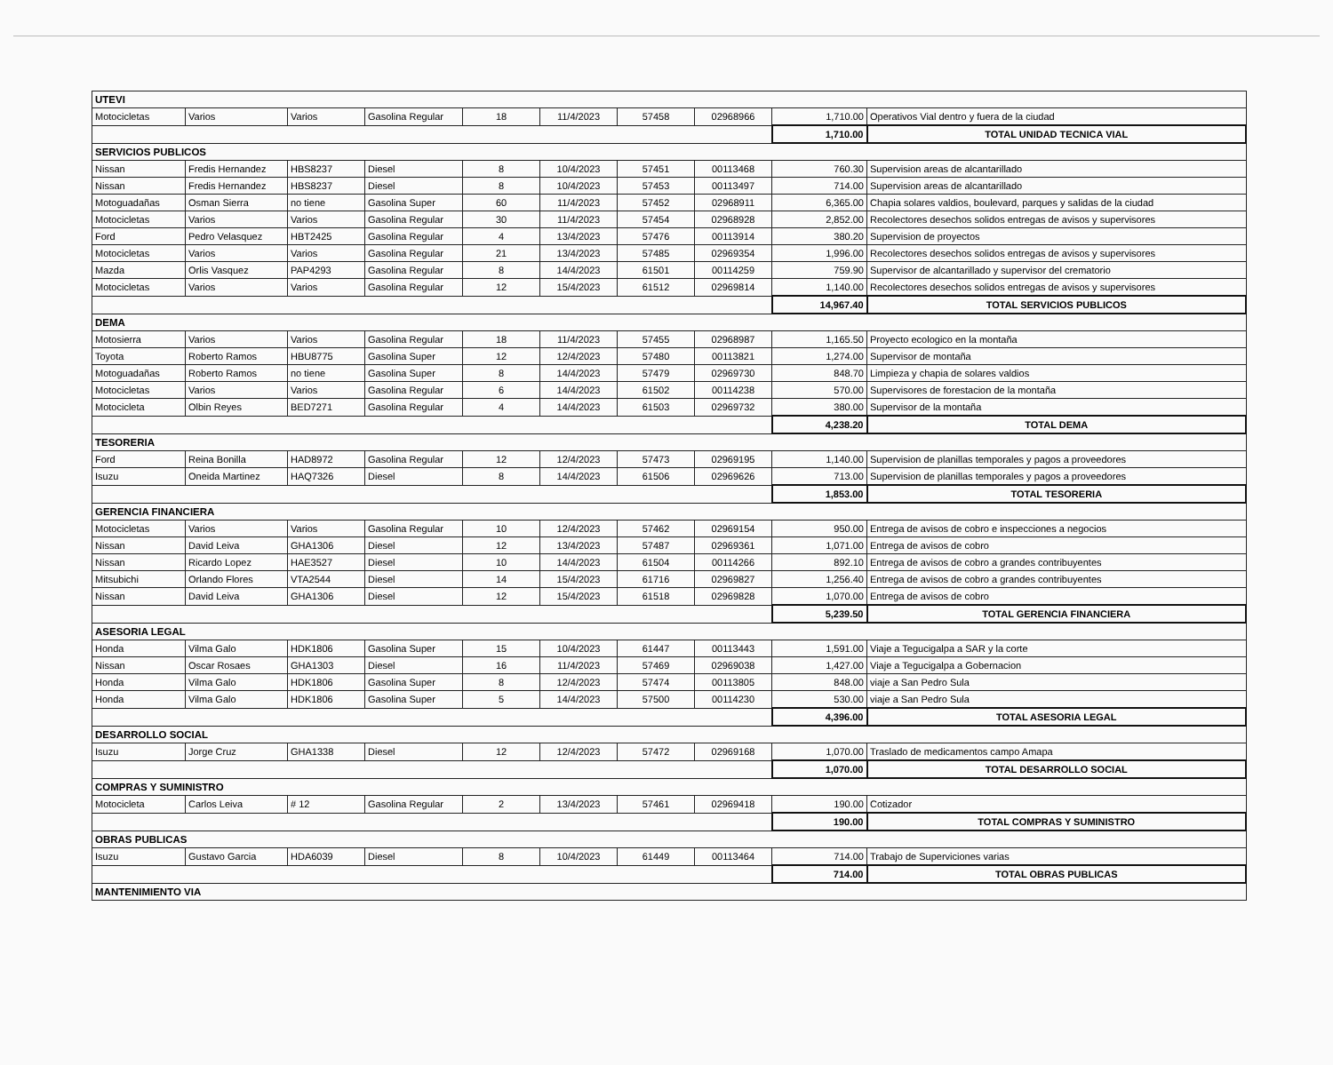| UTEVI | | | | | | | | | |
| Motocicletas | Varios | Varios | Gasolina Regular | 18 | 11/4/2023 | 57458 | 02968966 | 1,710.00 | Operativos Vial dentro y fuera de la ciudad |
| | | | | | | | | 1,710.00 | TOTAL UNIDAD TECNICA VIAL |
| SERVICIOS PUBLICOS | | | | | | | | | |
| Nissan | Fredis Hernandez | HBS8237 | Diesel | 8 | 10/4/2023 | 57451 | 00113468 | 760.30 | Supervision areas de alcantarillado |
| Nissan | Fredis Hernandez | HBS8237 | Diesel | 8 | 10/4/2023 | 57453 | 00113497 | 714.00 | Supervision areas de alcantarillado |
| Motoguadañas | Osman Sierra | no tiene | Gasolina Super | 60 | 11/4/2023 | 57452 | 02968911 | 6,365.00 | Chapia solares valdios, boulevard, parques y salidas de la ciudad |
| Motocicletas | Varios | Varios | Gasolina Regular | 30 | 11/4/2023 | 57454 | 02968928 | 2,852.00 | Recolectores desechos solidos entregas de avisos y supervisores |
| Ford | Pedro Velasquez | HBT2425 | Gasolina Regular | 4 | 13/4/2023 | 57476 | 00113914 | 380.20 | Supervision de proyectos |
| Motocicletas | Varios | Varios | Gasolina Regular | 21 | 13/4/2023 | 57485 | 02969354 | 1,996.00 | Recolectores desechos solidos entregas de avisos y supervisores |
| Mazda | Orlis Vasquez | PAP4293 | Gasolina Regular | 8 | 14/4/2023 | 61501 | 00114259 | 759.90 | Supervisor de alcantarillado y supervisor del crematorio |
| Motocicletas | Varios | Varios | Gasolina Regular | 12 | 15/4/2023 | 61512 | 02969814 | 1,140.00 | Recolectores desechos solidos entregas de avisos y supervisores |
| | | | | | | | | 14,967.40 | TOTAL SERVICIOS PUBLICOS |
| DEMA | | | | | | | | | |
| Motosierra | Varios | Varios | Gasolina Regular | 18 | 11/4/2023 | 57455 | 02968987 | 1,165.50 | Proyecto ecologico en la montaña |
| Toyota | Roberto Ramos | HBU8775 | Gasolina Super | 12 | 12/4/2023 | 57480 | 00113821 | 1,274.00 | Supervisor de montaña |
| Motoguadañas | Roberto Ramos | no tiene | Gasolina Super | 8 | 14/4/2023 | 57479 | 02969730 | 848.70 | Limpieza y chapia de solares valdios |
| Motocicletas | Varios | Varios | Gasolina Regular | 6 | 14/4/2023 | 61502 | 00114238 | 570.00 | Supervisores de forestacion de la montaña |
| Motocicleta | Olbin Reyes | BED7271 | Gasolina Regular | 4 | 14/4/2023 | 61503 | 02969732 | 380.00 | Supervisor de la montaña |
| | | | | | | | | 4,238.20 | TOTAL DEMA |
| TESORERIA | | | | | | | | | |
| Ford | Reina Bonilla | HAD8972 | Gasolina Regular | 12 | 12/4/2023 | 57473 | 02969195 | 1,140.00 | Supervision de planillas temporales y pagos a proveedores |
| Isuzu | Oneida Martinez | HAQ7326 | Diesel | 8 | 14/4/2023 | 61506 | 02969626 | 713.00 | Supervision de planillas temporales y pagos a proveedores |
| | | | | | | | | 1,853.00 | TOTAL TESORERIA |
| GERENCIA FINANCIERA | | | | | | | | | |
| Motocicletas | Varios | Varios | Gasolina Regular | 10 | 12/4/2023 | 57462 | 02969154 | 950.00 | Entrega de avisos de cobro e inspecciones a negocios |
| Nissan | David Leiva | GHA1306 | Diesel | 12 | 13/4/2023 | 57487 | 02969361 | 1,071.00 | Entrega de avisos de cobro |
| Nissan | Ricardo Lopez | HAE3527 | Diesel | 10 | 14/4/2023 | 61504 | 00114266 | 892.10 | Entrega de avisos de cobro a grandes contribuyentes |
| Mitsubichi | Orlando Flores | VTA2544 | Diesel | 14 | 15/4/2023 | 61716 | 02969827 | 1,256.40 | Entrega de avisos de cobro a grandes contribuyentes |
| Nissan | David Leiva | GHA1306 | Diesel | 12 | 15/4/2023 | 61518 | 02969828 | 1,070.00 | Entrega de avisos de cobro |
| | | | | | | | | 5,239.50 | TOTAL GERENCIA FINANCIERA |
| ASESORIA LEGAL | | | | | | | | | |
| Honda | Vilma Galo | HDK1806 | Gasolina Super | 15 | 10/4/2023 | 61447 | 00113443 | 1,591.00 | Viaje a Tegucigalpa a SAR y la corte |
| Nissan | Oscar Rosaes | GHA1303 | Diesel | 16 | 11/4/2023 | 57469 | 02969038 | 1,427.00 | Viaje a Tegucigalpa a Gobernacion |
| Honda | Vilma Galo | HDK1806 | Gasolina Super | 8 | 12/4/2023 | 57474 | 00113805 | 848.00 | viaje a San Pedro Sula |
| Honda | Vilma Galo | HDK1806 | Gasolina Super | 5 | 14/4/2023 | 57500 | 00114230 | 530.00 | viaje a San Pedro Sula |
| | | | | | | | | 4,396.00 | TOTAL ASESORIA LEGAL |
| DESARROLLO SOCIAL | | | | | | | | | |
| Isuzu | Jorge Cruz | GHA1338 | Diesel | 12 | 12/4/2023 | 57472 | 02969168 | 1,070.00 | Traslado de medicamentos campo Amapa |
| | | | | | | | | 1,070.00 | TOTAL DESARROLLO SOCIAL |
| COMPRAS Y SUMINISTRO | | | | | | | | | |
| Motocicleta | Carlos Leiva | # 12 | Gasolina Regular | 2 | 13/4/2023 | 57461 | 02969418 | 190.00 | Cotizador |
| | | | | | | | | 190.00 | TOTAL COMPRAS Y SUMINISTRO |
| OBRAS PUBLICAS | | | | | | | | | |
| Isuzu | Gustavo Garcia | HDA6039 | Diesel | 8 | 10/4/2023 | 61449 | 00113464 | 714.00 | Trabajo de Superviciones varias |
| | | | | | | | | 714.00 | TOTAL OBRAS PUBLICAS |
| MANTENIMIENTO VIA | | | | | | | | | |